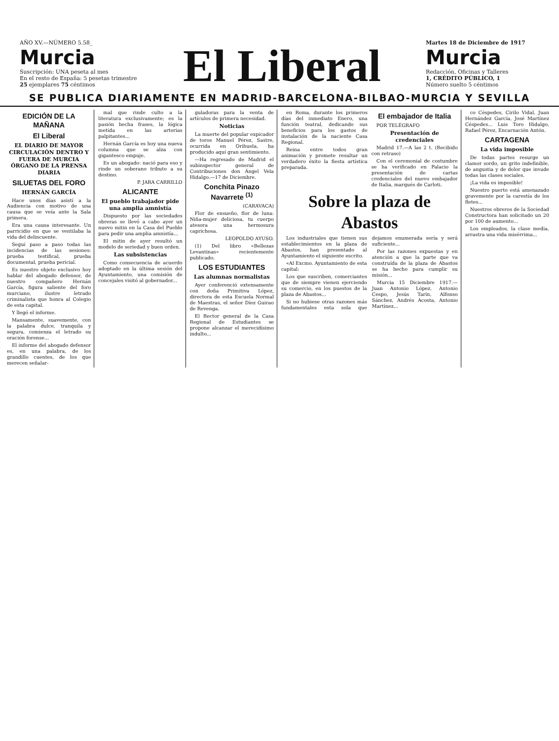AÑO XV.—NÚMERO 5.58_
Murcia
Suscripción: UNA peseta al mes
En el resto de España: 5 pesetas trimestre
25 ejemplares 75 céntimos
El Liberal
Martes 18 de Diciembre de 1917
Murcia
Redacción, Oficinas y Talleres
1, CRÉDITO PÚBLICO, 1
Número suelto 5 céntimos
SE PUBLICA DIARIAMENTE EN MADRID-BARCELONA-BILBAO-MURCIA Y SEVILLA
EDICIÓN DE LA MAÑANA
El Liberal
EL DIARIO DE MAYOR CIRCULACIÓN DENTRO Y FUERA DE MURCIA ÓRGANO DE LA PRENSA DIARIA
SILUETAS DEL FORO
HERNÁN GARCÍA
Hace unos días asistí a la Audiencia con motivo de una causa que se veía ante la Sala primera.
Era una causa interesante. Un parricidio en que se ventilaba la vida del delincuente.
Seguí paso a paso todas las incidencias de las sesiones: prueba testifical, prueba documental, prueba pericial.
Es nuestro objeto exclusivo hoy hablar del abogado defensor, de nuestro compañero Hernán García, figura saliente del foro murciano, ilustre letrado criminalista que honra al Colegio de esta capital.
Y llegó el informe.
Mansamente, suavemente, con la palabra dulce, tranquila y segura, comienza el letrado su oración forense...
El informe del abogado defensor es, en una palabra, de los grandillo cuentes, de los que merecen señalar-
mal que rinde culto a la literatura exclusivamente; es la pasión hecha frases, la lógica metida en las arterias palpitantes...
Hernán García es hoy una nueva columna que se alza con gigantesco empuje.
Es un abogado: nació para eso y rinde un soberano tributo a su destino.
P. JARA CARRILLO
ALICANTE
El pueblo trabajador pide una amplia amnistía
Dispuesto por las sociedades obreras se llevó a cabo ayer un nuevo mitin en la Casa del Pueblo para pedir una amplia amnistía...
El mitin de ayer resultó un modelo de seriedad y buen orden.
Las subsistencias
Como consecuencia de acuerdo adoptado en la última sesión del Ayuntamiento, una comisión de concejales visitó al gobernador...
guladoras para la venta de artículos de primera necesidad.
Noticias
La muerte del popular expicador de toros Manuel Pérez, Sastre, ocurrida en Orihuela, ha producido aquí gran sentimiento.
—Ha regresado de Madrid el subinspector general de Contribuciones don Ángel Vela Hidalgo.—17 de Diciembre.
Conchita Pinazo Navarrete <sup>(1)</sup>
(CARAVACA)
Flor de ensueño, flor de luna: Niña-mujer deliciosa, tu cuerpo atesora una hermosura caprichosa.
LEOPOLDO AYUSO.
(1) Del libro «Bellezas Levantinas» recientemente publicado.
LOS ESTUDIANTES
Las alumnas normalistas
Ayer conferenció extensamente con doña Primitiva López, directora de esta Escuela Normal de Maestras, el señor Díez Guirao de Revenga.
El Rector general de la Casa Regional de Estudiantes se propone alcanzar el merecidísimo indulto...
en Roma, durante los primeros días del inmediato Enero, una función teatral, dedicando sus beneficios para los gastos de instalación de la naciente Casa Regional.
Reina entre todos gran animación y promete resultar un verdadero éxito la fiesta artística preparada.
El embajador de Italia
POR TELÉGRAFO
Presentación de credenciales
Madrid 17.—A las 2 t. (Recibido con retraso)
Con el ceremonial de costumbre se ha verificado en Palacio la presentación de cartas credenciales del nuevo embajador de Italia, marqués de Carloti.
Sobre la plaza de Abastos
Los industriales que tienen sus establecimientos en la plaza de Abastos, han presentado al Ayuntamiento el siguiente escrito.
«Al Excmo. Ayuntamiento de esta capital:
Los que suscriben, comerciantes que de siempre vienen ejerciendo su comercio, en los puestos de la plaza de Abastos...
Si no hubiese otras razones más fundamentales esta sola que dejamos enumerada sería y será suficiente...
Por las razones expuestas y en atención a que la parte que va construída de la plaza de Abastos se ha hecho para cumplir su misión...
Murcia 15 Diciembre 1917.—Juan Antonio López, Antonio Cespo, Jesús Tarín, Alfonso Sánchez, Andrés Acosta, Antonio Martínez...
co Céspedes, Cirilo Vidal, Juan Hernández García, José Martínez Céspedes... Luis Toro Hidalgo, Rafael Pérez, Encarnación Antón.
CARTAGENA
La vida imposible
De todas partes resurge un clamor sordo, un grito indefinible, de angustia y de dolor que invade todas las clases sociales.
¡La vida es imposible!
Nuestro puerto está amenazado gravemente por la carestía de los fletes...
Nuestros obreros de la Sociedad Constructora han solicitado un 20 por 100 de aumento...
Los empleados, la clase media, arrastra una vida misérrima...